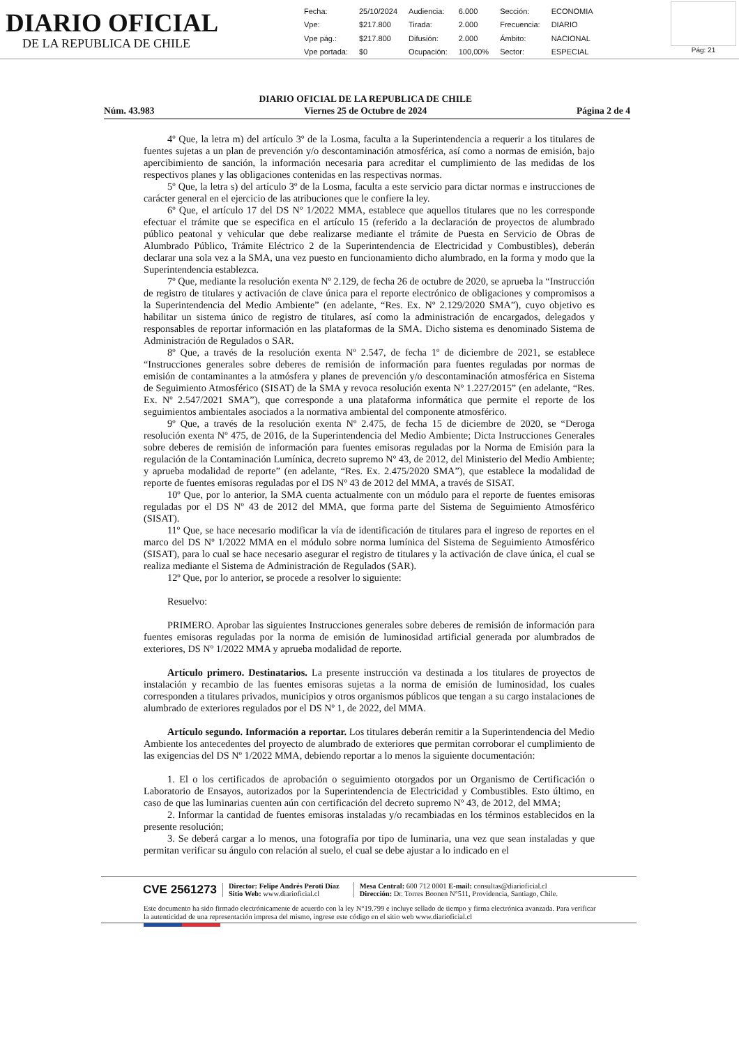DIARIO OFICIAL
DE LA REPUBLICA DE CHILE
| Fecha: | 25/10/2024 | Audiencia: | 6.000 | Sección: | ECONOMIA |
| Vpe: | $217.800 | Tirada: | 2.000 | Frecuencia: | DIARIO |
| Vpe pág.: | $217.800 | Difusión: | 2.000 | Ámbito: | NACIONAL |
| Vpe portada: | $0 | Ocupación: | 100,00% | Sector: | ESPECIAL |
Pág: 21
Núm. 43.983 DIARIO OFICIAL DE LA REPUBLICA DE CHILE
Viernes 25 de Octubre de 2024 Página 2 de 4
4º Que, la letra m) del artículo 3º de la Losma, faculta a la Superintendencia a requerir a los titulares de fuentes sujetas a un plan de prevención y/o descontaminación atmosférica, así como a normas de emisión, bajo apercibimiento de sanción, la información necesaria para acreditar el cumplimiento de las medidas de los respectivos planes y las obligaciones contenidas en las respectivas normas.
5º Que, la letra s) del artículo 3º de la Losma, faculta a este servicio para dictar normas e instrucciones de carácter general en el ejercicio de las atribuciones que le confiere la ley.
6º Que, el artículo 17 del DS Nº 1/2022 MMA, establece que aquellos titulares que no les corresponde efectuar el trámite que se especifica en el artículo 15 (referido a la declaración de proyectos de alumbrado público peatonal y vehicular que debe realizarse mediante el trámite de Puesta en Servicio de Obras de Alumbrado Público, Trámite Eléctrico 2 de la Superintendencia de Electricidad y Combustibles), deberán declarar una sola vez a la SMA, una vez puesto en funcionamiento dicho alumbrado, en la forma y modo que la Superintendencia establezca.
7º Que, mediante la resolución exenta Nº 2.129, de fecha 26 de octubre de 2020, se aprueba la “Instrucción de registro de titulares y activación de clave única para el reporte electrónico de obligaciones y compromisos a la Superintendencia del Medio Ambiente” (en adelante, “Res. Ex. Nº 2.129/2020 SMA”), cuyo objetivo es habilitar un sistema único de registro de titulares, así como la administración de encargados, delegados y responsables de reportar información en las plataformas de la SMA. Dicho sistema es denominado Sistema de Administración de Regulados o SAR.
8º Que, a través de la resolución exenta Nº 2.547, de fecha 1º de diciembre de 2021, se establece “Instrucciones generales sobre deberes de remisión de información para fuentes reguladas por normas de emisión de contaminantes a la atmósfera y planes de prevención y/o descontaminación atmosférica en Sistema de Seguimiento Atmosférico (SISAT) de la SMA y revoca resolución exenta Nº 1.227/2015” (en adelante, “Res. Ex. Nº 2.547/2021 SMA”), que corresponde a una plataforma informática que permite el reporte de los seguimientos ambientales asociados a la normativa ambiental del componente atmosférico.
9º Que, a través de la resolución exenta Nº 2.475, de fecha 15 de diciembre de 2020, se “Deroga resolución exenta Nº 475, de 2016, de la Superintendencia del Medio Ambiente; Dicta Instrucciones Generales sobre deberes de remisión de información para fuentes emisoras reguladas por la Norma de Emisión para la regulación de la Contaminación Lumínica, decreto supremo Nº 43, de 2012, del Ministerio del Medio Ambiente; y aprueba modalidad de reporte” (en adelante, “Res. Ex. 2.475/2020 SMA”), que establece la modalidad de reporte de fuentes emisoras reguladas por el DS Nº 43 de 2012 del MMA, a través de SISAT.
10º Que, por lo anterior, la SMA cuenta actualmente con un módulo para el reporte de fuentes emisoras reguladas por el DS Nº 43 de 2012 del MMA, que forma parte del Sistema de Seguimiento Atmosférico (SISAT).
11º Que, se hace necesario modificar la vía de identificación de titulares para el ingreso de reportes en el marco del DS Nº 1/2022 MMA en el módulo sobre norma lumínica del Sistema de Seguimiento Atmosférico (SISAT), para lo cual se hace necesario asegurar el registro de titulares y la activación de clave única, el cual se realiza mediante el Sistema de Administración de Regulados (SAR).
12º Que, por lo anterior, se procede a resolver lo siguiente:
Resuelvo:
PRIMERO. Aprobar las siguientes Instrucciones generales sobre deberes de remisión de información para fuentes emisoras reguladas por la norma de emisión de luminosidad artificial generada por alumbrados de exteriores, DS Nº 1/2022 MMA y aprueba modalidad de reporte.
Artículo primero. Destinatarios. La presente instrucción va destinada a los titulares de proyectos de instalación y recambio de las fuentes emisoras sujetas a la norma de emisión de luminosidad, los cuales corresponden a titulares privados, municipios y otros organismos públicos que tengan a su cargo instalaciones de alumbrado de exteriores regulados por el DS Nº 1, de 2022, del MMA.
Artículo segundo. Información a reportar. Los titulares deberán remitir a la Superintendencia del Medio Ambiente los antecedentes del proyecto de alumbrado de exteriores que permitan corroborar el cumplimiento de las exigencias del DS Nº 1/2022 MMA, debiendo reportar a lo menos la siguiente documentación:
1. El o los certificados de aprobación o seguimiento otorgados por un Organismo de Certificación o Laboratorio de Ensayos, autorizados por la Superintendencia de Electricidad y Combustibles. Esto último, en caso de que las luminarias cuenten aún con certificación del decreto supremo Nº 43, de 2012, del MMA;
2. Informar la cantidad de fuentes emisoras instaladas y/o recambiadas en los términos establecidos en la presente resolución;
3. Se deberá cargar a lo menos, una fotografía por tipo de luminaria, una vez que sean instaladas y que permitan verificar su ángulo con relación al suelo, el cual se debe ajustar a lo indicado en el
CVE 2561273
Director: Felipe Andrés Peroti Díaz
Sitio Web: www.diarioficial.cl
Mesa Central: 600 712 0001 E-mail: consultas@diarioficial.cl
Dirección: Dr. Torres Boonen N°511, Providencia, Santiago, Chile.
Este documento ha sido firmado electrónicamente de acuerdo con la ley N°19.799 e incluye sellado de tiempo y firma electrónica avanzada. Para verificar la autenticidad de una representación impresa del mismo, ingrese este código en el sitio web www.diarioficial.cl